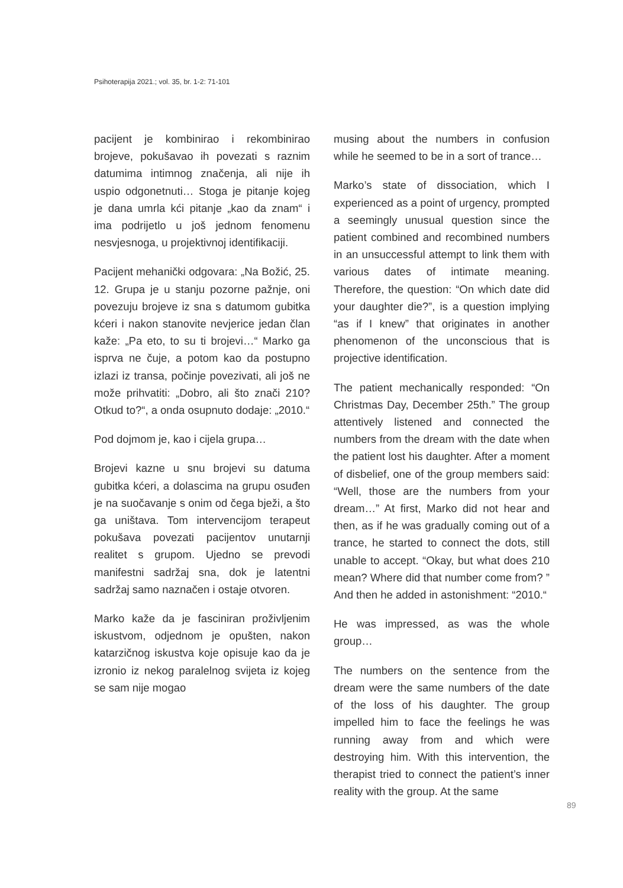Psihoterapija 2021.; vol. 35, br. 1-2: 71-101
pacijent je kombinirao i rekombinirao brojeve, pokušavao ih povezati s raznim datumima intimnog značenja, ali nije ih uspio odgonetnuti… Stoga je pitanje kojeg je dana umrla kći pitanje „kao da znam“ i ima podrijetlo u još jednom fenomenu nesvjesnoga, u projektivnoj identifikaciji.
Pacijent mehanički odgovara: „Na Božić, 25. 12. Grupa je u stanju pozorne pažnje, oni povezuju brojeve iz sna s datumom gubitka kćeri i nakon stanovite nevjerice jedan član kaže: „Pa eto, to su ti brojevi…“ Marko ga isprva ne čuje, a potom kao da postupno izlazi iz transa, počinje povezivati, ali još ne može prihvatiti: „Dobro, ali što znači 210? Otkud to?“, a onda osupnuto dodaje: „2010.“
Pod dojmom je, kao i cijela grupa…
Brojevi kazne u snu brojevi su datuma gubitka kćeri, a dolascima na grupu osuđen je na suočavanje s onim od čega bježi, a što ga uništava. Tom intervencijom terapeut pokušava povezati pacijentov unutarnji realitet s grupom. Ujedno se prevodi manifestni sadržaj sna, dok je latentni sadržaj samo naznačen i ostaje otvoren.
Marko kaže da je fasciniran proživljenim iskustvom, odjednom je opušten, nakon katarzičnog iskustva koje opisuje kao da je izronio iz nekog paralelnog svijeta iz kojeg se sam nije mogao
musing about the numbers in confusion while he seemed to be in a sort of trance…
Marko’s state of dissociation, which I experienced as a point of urgency, prompted a seemingly unusual question since the patient combined and recombined numbers in an unsuccessful attempt to link them with various dates of intimate meaning. Therefore, the question: “On which date did your daughter die?”, is a question implying “as if I knew” that originates in another phenomenon of the unconscious that is projective identification.
The patient mechanically responded: “On Christmas Day, December 25th.” The group attentively listened and connected the numbers from the dream with the date when the patient lost his daughter. After a moment of disbelief, one of the group members said: “Well, those are the numbers from your dream…” At first, Marko did not hear and then, as if he was gradually coming out of a trance, he started to connect the dots, still unable to accept. “Okay, but what does 210 mean? Where did that number come from? ” And then he added in astonishment: “2010.“
He was impressed, as was the whole group…
The numbers on the sentence from the dream were the same numbers of the date of the loss of his daughter. The group impelled him to face the feelings he was running away from and which were destroying him. With this intervention, the therapist tried to connect the patient’s inner reality with the group. At the same
89